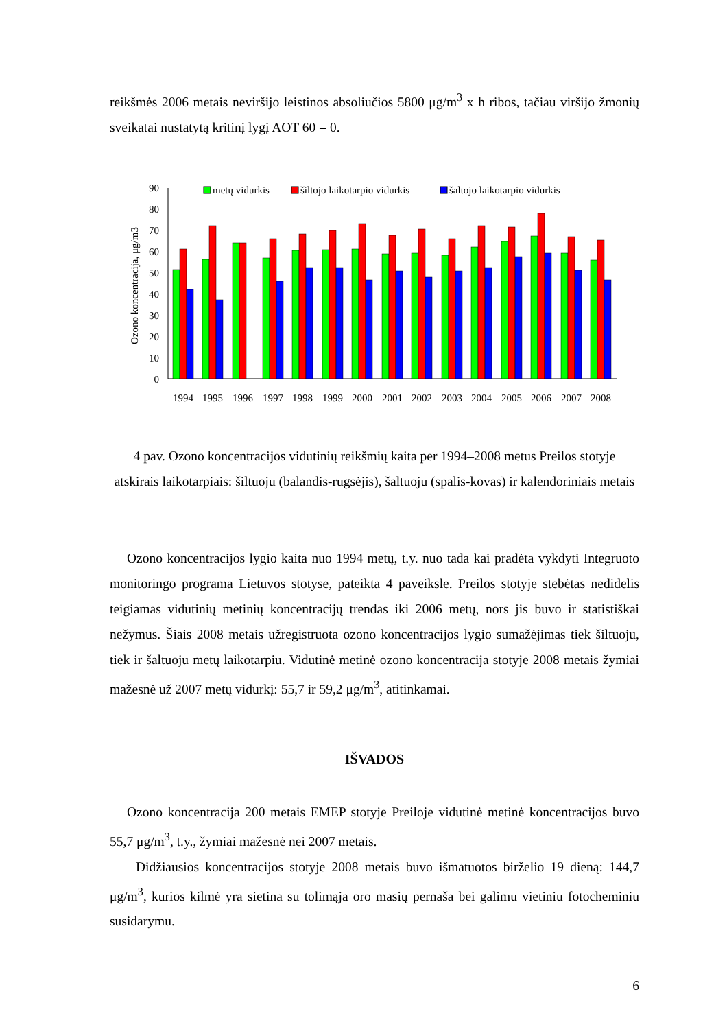reikšmės 2006 metais neviršijo leistinos absoliučios 5800 μg/m<sup>3</sup> x h ribos, tačiau viršijo žmonių sveikatai nustatytą kritinį lygį AOT 60 = 0.
Ozono koncentracija, μg/m3
90
80
70
60
50
40
30
20
10
0
metų vidurkis
šiltojo laikotarpio vidurkis
šaltojo laikotarpio vidurkis
1994
1995
1996
1997
1998
1999
2000
2001
2002
2003
2004
2005
2006
2007
2008
4 pav. Ozono koncentracijos vidutinių reikšmių kaita per 1994–2008 metus Preilos stotyje atskirais laikotarpiais: šiltuoju (balandis-rugsėjis), šaltuoju (spalis-kovas) ir kalendoriniais metais
Ozono koncentracijos lygio kaita nuo 1994 metų, t.y. nuo tada kai pradėta vykdyti Integruoto monitoringo programa Lietuvos stotyse, pateikta 4 paveiksle. Preilos stotyje stebėtas nedidelis teigiamas vidutinių metinių koncentracijų trendas iki 2006 metų, nors jis buvo ir statistiškai nežymus. Šiais 2008 metais užregistruota ozono koncentracijos lygio sumažėjimas tiek šiltuoju, tiek ir šaltuoju metų laikotarpiu. Vidutinė metinė ozono koncentracija stotyje 2008 metais žymiai mažesnė už 2007 metų vidurkį: 55,7 ir 59,2 μg/m<sup>3</sup>, atitinkamai.
IŠVADOS
Ozono koncentracija 200 metais EMEP stotyje Preiloje vidutinė metinė koncentracijos buvo 55,7 μg/m<sup>3</sup>, t.y., žymiai mažesnė nei 2007 metais.
Didžiausios koncentracijos stotyje 2008 metais buvo išmatuotos birželio 19 dieną: 144,7 μg/m<sup>3</sup>, kurios kilmė yra sietina su tolimąja oro masių pernaša bei galimu vietiniu fotocheminiu susidarymu.
6